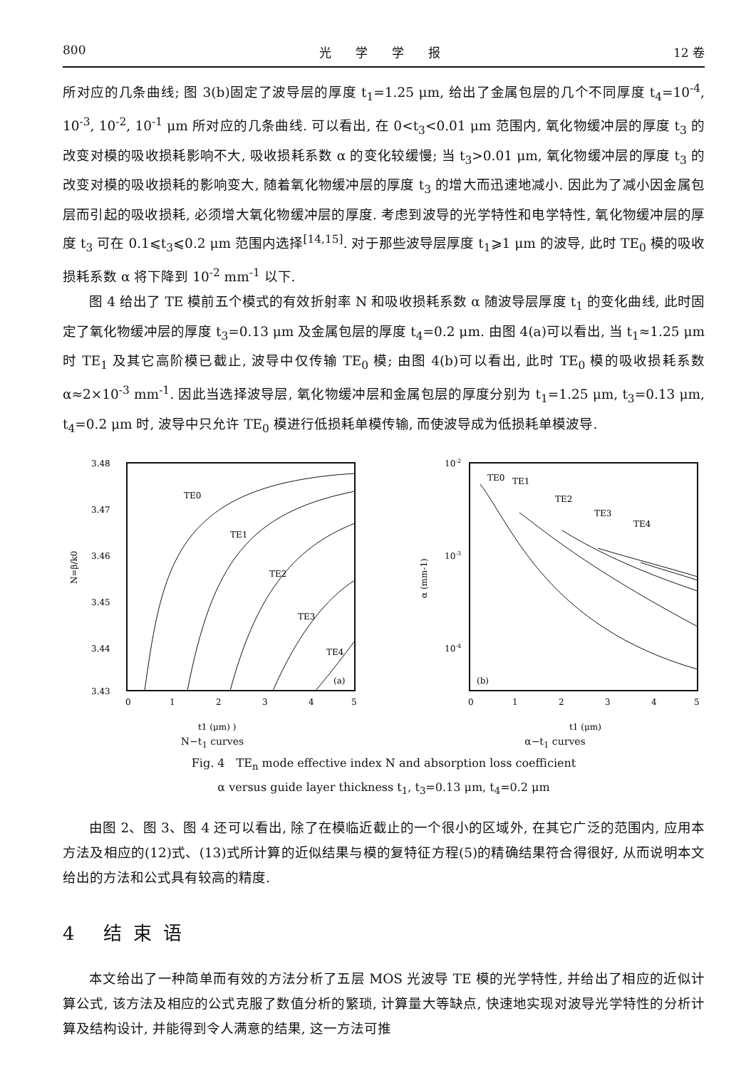800 光　　学　　学　　报 12 卷
所对应的几条曲线; 图 3(b)固定了波导层的厚度 t<sub>1</sub>=1.25 μm, 给出了金属包层的几个不同厚度 t<sub>4</sub>=10<sup>-4</sup>, 10<sup>-3</sup>, 10<sup>-2</sup>, 10<sup>-1</sup> μm 所对应的几条曲线. 可以看出, 在 0<t<sub>3</sub><0.01 μm 范围内, 氧化物缓冲层的厚度 t<sub>3</sub> 的改变对模的吸收损耗影响不大, 吸收损耗系数 α 的变化较缓慢; 当 t<sub>3</sub>>0.01 μm, 氧化物缓冲层的厚度 t<sub>3</sub> 的改变对模的吸收损耗的影响变大, 随着氧化物缓冲层的厚度 t<sub>3</sub> 的增大而迅速地减小. 因此为了减小因金属包层而引起的吸收损耗, 必须增大氧化物缓冲层的厚度. 考虑到波导的光学特性和电学特性, 氧化物缓冲层的厚度 t<sub>3</sub> 可在 0.1⩽t<sub>3</sub>⩽0.2 μm 范围内选择<sup>[14,15]</sup>. 对于那些波导层厚度 t<sub>1</sub>⩾1 μm 的波导, 此时 TE<sub>0</sub> 模的吸收损耗系数 α 将下降到 10<sup>-2</sup> mm<sup>-1</sup> 以下.
图 4 给出了 TE 模前五个模式的有效折射率 N 和吸收损耗系数 α 随波导层厚度 t<sub>1</sub> 的变化曲线, 此时固定了氧化物缓冲层的厚度 t<sub>3</sub>=0.13 μm 及金属包层的厚度 t<sub>4</sub>=0.2 μm. 由图 4(a)可以看出, 当 t<sub>1</sub>≈1.25 μm 时 TE<sub>1</sub> 及其它高阶模已截止, 波导中仅传输 TE<sub>0</sub> 模; 由图 4(b)可以看出, 此时 TE<sub>0</sub> 模的吸收损耗系数 α≈2×10<sup>-3</sup> mm<sup>-1</sup>. 因此当选择波导层, 氧化物缓冲层和金属包层的厚度分别为 t<sub>1</sub>=1.25 μm, t<sub>3</sub>=0.13 μm, t<sub>4</sub>=0.2 μm 时, 波导中只允许 TE<sub>0</sub> 模进行低损耗单模传输, 而使波导成为低损耗单模波导.
3.48
3.47
3.46
3.45
3.44
3.43
TE0
TE1
TE2
TE3
TE4
(a)
0
1
2
3
4
5
N=β/k0
t1 (μm) )
N−t<sub>1</sub> curves
10-2
10-3
10-4
TE0
TE1
TE2
TE3
TE4
(b)
0
1
2
3
4
5
α (mm-1)
t1 (μm)
α−t<sub>1</sub> curves
Fig. 4　TE<sub>n</sub> mode effective index N and absorption loss coefficient
α versus guide layer thickness t<sub>1</sub>, t<sub>3</sub>=0.13 μm, t<sub>4</sub>=0.2 μm
由图 2、图 3、图 4 还可以看出, 除了在模临近截止的一个很小的区域外, 在其它广泛的范围内, 应用本方法及相应的(12)式、(13)式所计算的近似结果与模的复特征方程(5)的精确结果符合得很好, 从而说明本文给出的方法和公式具有较高的精度.
4 结束语
本文给出了一种简单而有效的方法分析了五层 MOS 光波导 TE 模的光学特性, 并给出了相应的近似计算公式, 该方法及相应的公式克服了数值分析的繁琐, 计算量大等缺点, 快速地实现对波导光学特性的分析计算及结构设计, 并能得到令人满意的结果, 这一方法可推